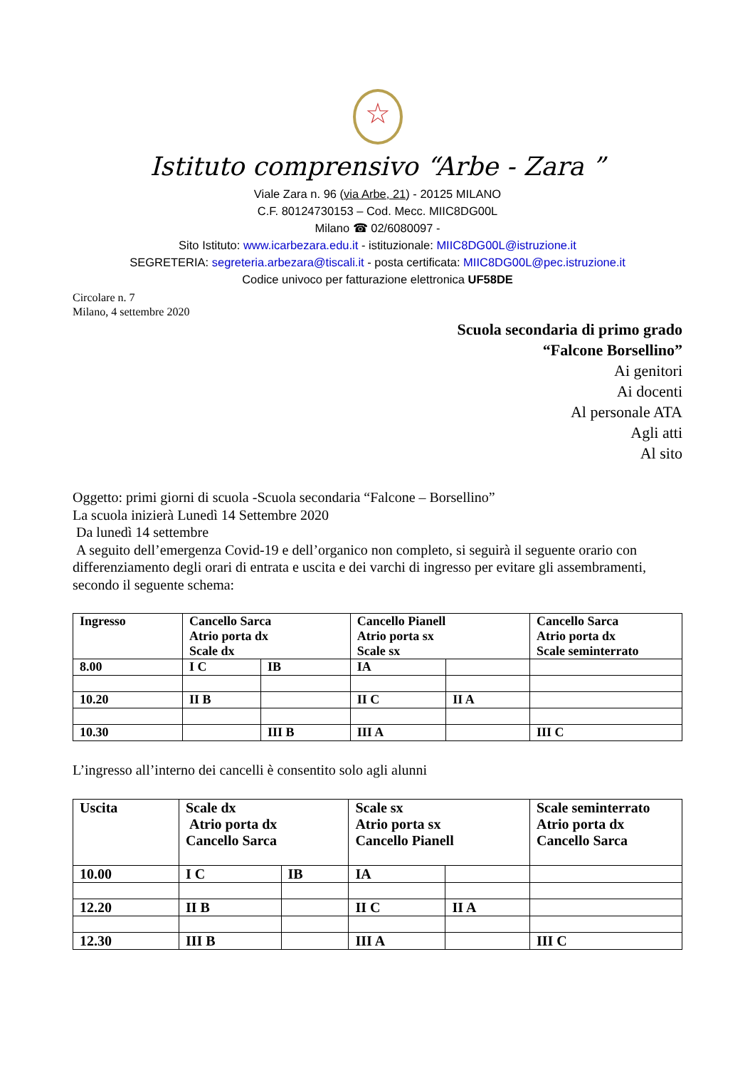☆
Istituto comprensivo “Arbe - Zara ”
Viale Zara n. 96 (via Arbe, 21) - 20125 MILANO
C.F. 80124730153 – Cod. Mecc. MIIC8DG00L
Milano ☎ 02/6080097 -
Sito Istituto: www.icarbezara.edu.it - istituzionale: MIIC8DG00L@istruzione.it
SEGRETERIA: segreteria.arbezara@tiscali.it - posta certificata: MIIC8DG00L@pec.istruzione.it
Codice univoco per fatturazione elettronica UF58DE
Circolare n. 7
Milano, 4 settembre 2020
Scuola secondaria di primo grado
“Falcone Borsellino”
Ai genitori
Ai docenti
Al personale ATA
Agli atti
Al sito
Oggetto: primi giorni di scuola -Scuola secondaria “Falcone – Borsellino”
La scuola inizierà Lunedì 14 Settembre 2020
Da lunedì 14 settembre
A seguito dell’emergenza Covid-19 e dell’organico non completo, si seguirà il seguente orario con differenziamento degli orari di entrata e uscita e dei varchi di ingresso per evitare gli assembramenti, secondo il seguente schema:
| Ingresso | Cancello Sarca Atrio porta dx Scale dx | | Cancello Pianell Atrio porta sx Scale sx | | Cancello Sarca Atrio porta dx Scale seminterrato |
| 8.00 | I C | IB | IA | | |
| 10.20 | II B | | II C | II A | |
| 10.30 | | III B | III A | | III C |
L’ingresso all’interno dei cancelli è consentito solo agli alunni
| Uscita | Scale dx Atrio porta dx Cancello Sarca | | Scale sx Atrio porta sx Cancello Pianell | | Scale seminterrato Atrio porta dx Cancello Sarca |
| 10.00 | I C | IB | IA | | |
| 12.20 | II B | | II C | II A | |
| 12.30 | III B | | III A | | III C |